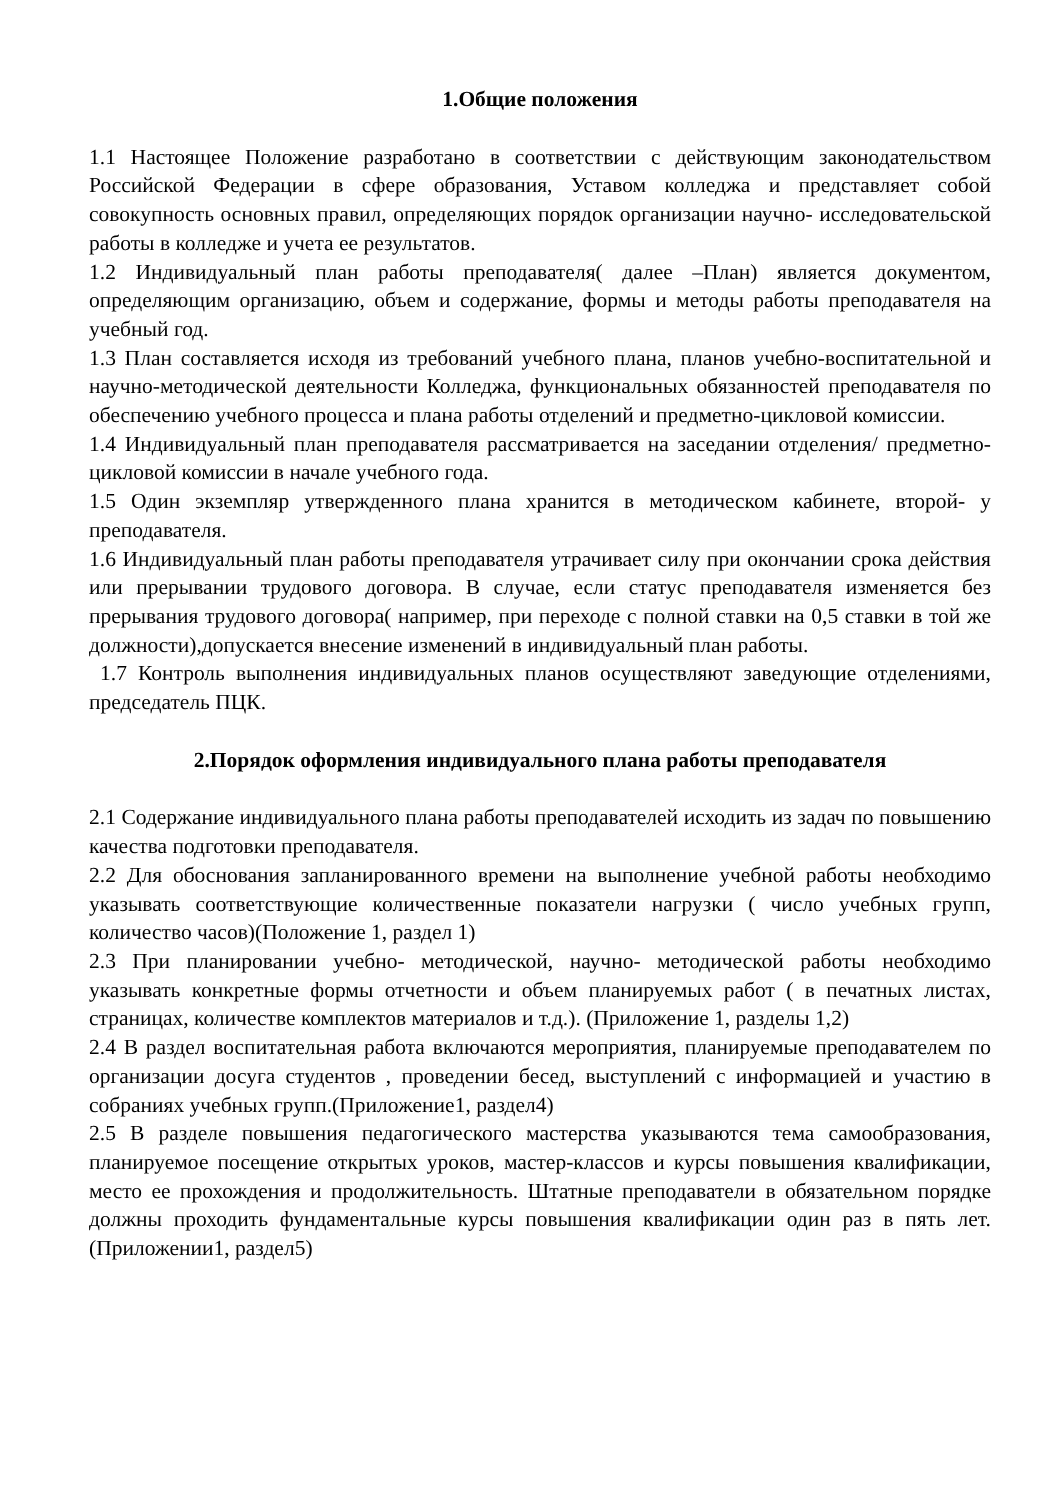1.Общие положения
1.1 Настоящее Положение разработано в соответствии с действующим законодательством Российской Федерации в сфере образования, Уставом колледжа и представляет собой совокупность основных правил, определяющих порядок организации научно- исследовательской работы в колледже и учета ее результатов.
1.2 Индивидуальный план работы преподавателя( далее –План) является документом, определяющим организацию, объем и содержание, формы и методы работы преподавателя на учебный год.
1.3 План составляется исходя из требований учебного плана, планов учебно-воспитательной и научно-методической деятельности Колледжа, функциональных обязанностей преподавателя по обеспечению учебного процесса и плана работы отделений и предметно-цикловой комиссии.
1.4 Индивидуальный план преподавателя рассматривается на заседании отделения/ предметно- цикловой комиссии в начале учебного года.
1.5 Один экземпляр утвержденного плана хранится в методическом кабинете, второй- у преподавателя.
1.6 Индивидуальный план работы преподавателя утрачивает силу при окончании срока действия или прерывании трудового договора. В случае, если статус преподавателя изменяется без прерывания трудового договора( например, при переходе с полной ставки на 0,5 ставки в той же должности),допускается внесение изменений в индивидуальный план работы.
1.7 Контроль выполнения индивидуальных планов осуществляют заведующие отделениями, председатель ПЦК.
2.Порядок оформления индивидуального плана работы преподавателя
2.1 Содержание индивидуального плана работы преподавателей исходить из задач по повышению качества подготовки преподавателя.
2.2 Для обоснования запланированного времени на выполнение учебной работы необходимо указывать соответствующие количественные показатели нагрузки ( число учебных групп, количество часов)(Положение 1, раздел 1)
2.3 При планировании учебно- методической, научно- методической работы необходимо указывать конкретные формы отчетности и объем планируемых работ ( в печатных листах, страницах, количестве комплектов материалов и т.д.). (Приложение 1, разделы 1,2)
2.4 В раздел воспитательная работа включаются мероприятия, планируемые преподавателем по организации досуга студентов , проведении бесед, выступлений с информацией и участию в собраниях учебных групп.(Приложение1, раздел4)
2.5 В разделе повышения педагогического мастерства указываются тема самообразования, планируемое посещение открытых уроков, мастер-классов и курсы повышения квалификации, место ее прохождения и продолжительность. Штатные преподаватели в обязательном порядке должны проходить фундаментальные курсы повышения квалификации один раз в пять лет. (Приложении1, раздел5)